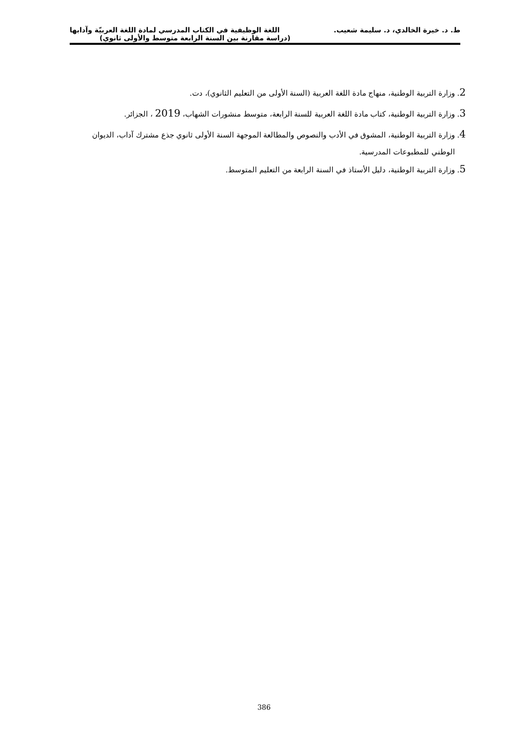ط. د. خيرة الخالدي، د. سليمة شعيب. اللغة الوظيفية في الكتاب المدرسي لمادة اللغة العربيّة وآدابها
(دراسة مقارنة بين السنة الرابعة متوسط والأولى ثانوي)
2. وزارة التربية الوطنية، منهاج مادة اللغة العربية (السنة الأولى من التعليم الثانوي)، دت.
3. وزارة التربية الوطنية، كتاب مادة اللغة العربية للسنة الرابعة، متوسط منشورات الشهاب، 2019 ، الجزائر.
4. وزارة التربية الوطنية، المشوق في الأدب والنصوص والمطالعة الموجهة السنة الأولى ثانوي جذع مشترك آداب، الديوان
الوطني للمطبوعات المدرسية.
5. وزارة التربية الوطنية، دليل الأستاذ في السنة الرابعة من التعليم المتوسط.
386